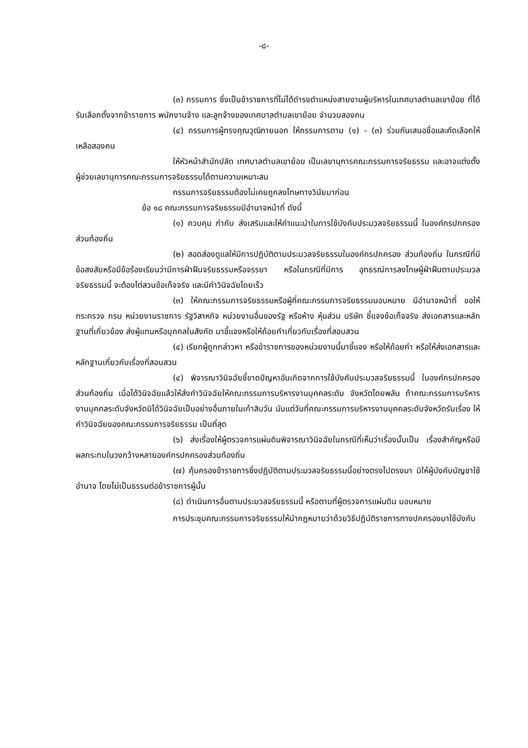-๘-
(๓) กรรมการ ซึ่งเป็นข้าราชการที่ไม่ได้ดำรงตำแหน่งสายงานผู้บริหารในเทศบาลตำบลเขาย้อย ที่ได้รับเลือกตั้งจากข้าราชการ พนักงานจ้าง และลูกจ้างของเทศบาลตำบลเขาย้อย จำนวนสองคน
(๔) กรรมการผู้ทรงคุณวุฒิภายนอก ให้กรรมการตาม (๑) - (๓) ร่วมกันเสนอชื่อและคัดเลือกให้เหลือสองคน
ให้หัวหน้าสำนักปลัด เทศบาลตำบลเขาย้อย เป็นเลขานุการคณะกรรมการจริยธรรม และอาจแต่งตั้งผู้ช่วยเลขานุการคณะกรรมการจริยธรรมได้ตามความเหมาะสม
กรรมการจริยธรรมต้องไม่เคยถูกลงโทษทางวินัยมาก่อน
ข้อ ๑๘ คณะกรรมการจริยธรรมมีอำนาจหน้าที่ ดังนี้
(๑) ควบคุม กำกับ ส่งเสริมและให้คำแนะนำในการใช้บังคับประมวลจริยธรรมนี้ ในองค์กรปกครองส่วนท้องถิ่น
(๒) สอดส่องดูแลให้มีการปฏิบัติตามประมวลจริยธรรมในองค์กรปกครอง ส่วนท้องถิ่น ในกรณีที่มีข้อสงสัยหรือมีข้อร้องเรียนว่ามีการฝ่าฝืนจริยธรรมหรือจรรยา หรือในกรณีที่มีการ อุทธรณ์การลงโทษผู้ฝ่าฝืนตามประมวลจริยธรรมนี้ จะต้องไต่สวนข้อเท็จจริง และมีคำวินิจฉัยโดยเร็ว
(๓) ให้คณะกรรมการจริยธรรมหรือผู้ที่คณะกรรมการจริยธรรมมอบหมาย มีอำนาจหน้าที่ ขอให้กระทรวง กรม หน่วยงานราชการ รัฐวิสาหกิจ หน่วยงานอื่นของรัฐ หรือห้าง หุ้นส่วน บริษัท ชี้แจงข้อเท็จจริง ส่งเอกสารและหลักฐานที่เกี่ยวข้อง ส่งผู้แทนหรือบุคคลในสังกัด มาชี้แจงหรือให้ถ้อยคำเกี่ยวกับเรื่องที่สอบสวน
(๔) เรียกผู้ถูกกล่าวหา หรือข้าราชการของหน่วยงานนี้มาชี้แจง หรือให้ถ้อยคำ หรือให้ส่งเอกสารและหลักฐานเกี่ยวกับเรื่องที่สอบสวน
(๔) พิจารณาวินิจฉัยชี้ขาดปัญหาอันเกิดจากการใช้บังคับประมวลจริยธรรมนี้ ในองค์กรปกครองส่วนท้องถิ่น เมื่อได้วินิจฉัยแล้วให้ส่งคำวินิจฉัยให้คณะกรรมการบริหารงานบุคคลระดับ จังหวัดโดยพลัน ถ้าคณะกรรมการบริหารงานบุคคลระดับจังหวัดมิได้วินิจฉัยเป็นอย่างอื่นภายในเก้าสิบวัน นับแต่วันที่คณะกรรมการบริหารงานบุคคลระดับจังหวัดรับเรื่อง ให้คำวินิจฉัยของคณะกรรมการจริยธรรม เป็นที่สุด
(๖) ส่งเรื่องให้ผู้ตรวจการแผ่นดินพิจารณาวินิจฉัยในกรณีที่เห็นว่าเรื่องนั้นเป็น เรื่องสำคัญหรือมีผลกระทบในวงกว้างหลายองค์กรปกครองส่วนท้องถิ่น
(๗) คุ้มครองข้าราชการซึ่งปฏิบัติตามประมวลจริยธรรมนี้อย่างตรงไปตรงมา มิให้ผู้บังคับบัญชาใช้อำนาจ โดยไม่เป็นธรรมต่อข้าราชการผู้นั้น
(๘) ดำเนินการอื่นตามประมวลจริยธรรมนี้ หรือตามที่ผู้ตรวจการแผ่นดิน มอบหมาย
การประชุมคณะกรรมการจริยธรรมให้นำกฎหมายว่าด้วยวิธีปฏิบัติราชการทางปกครองมาใช้บังคับ